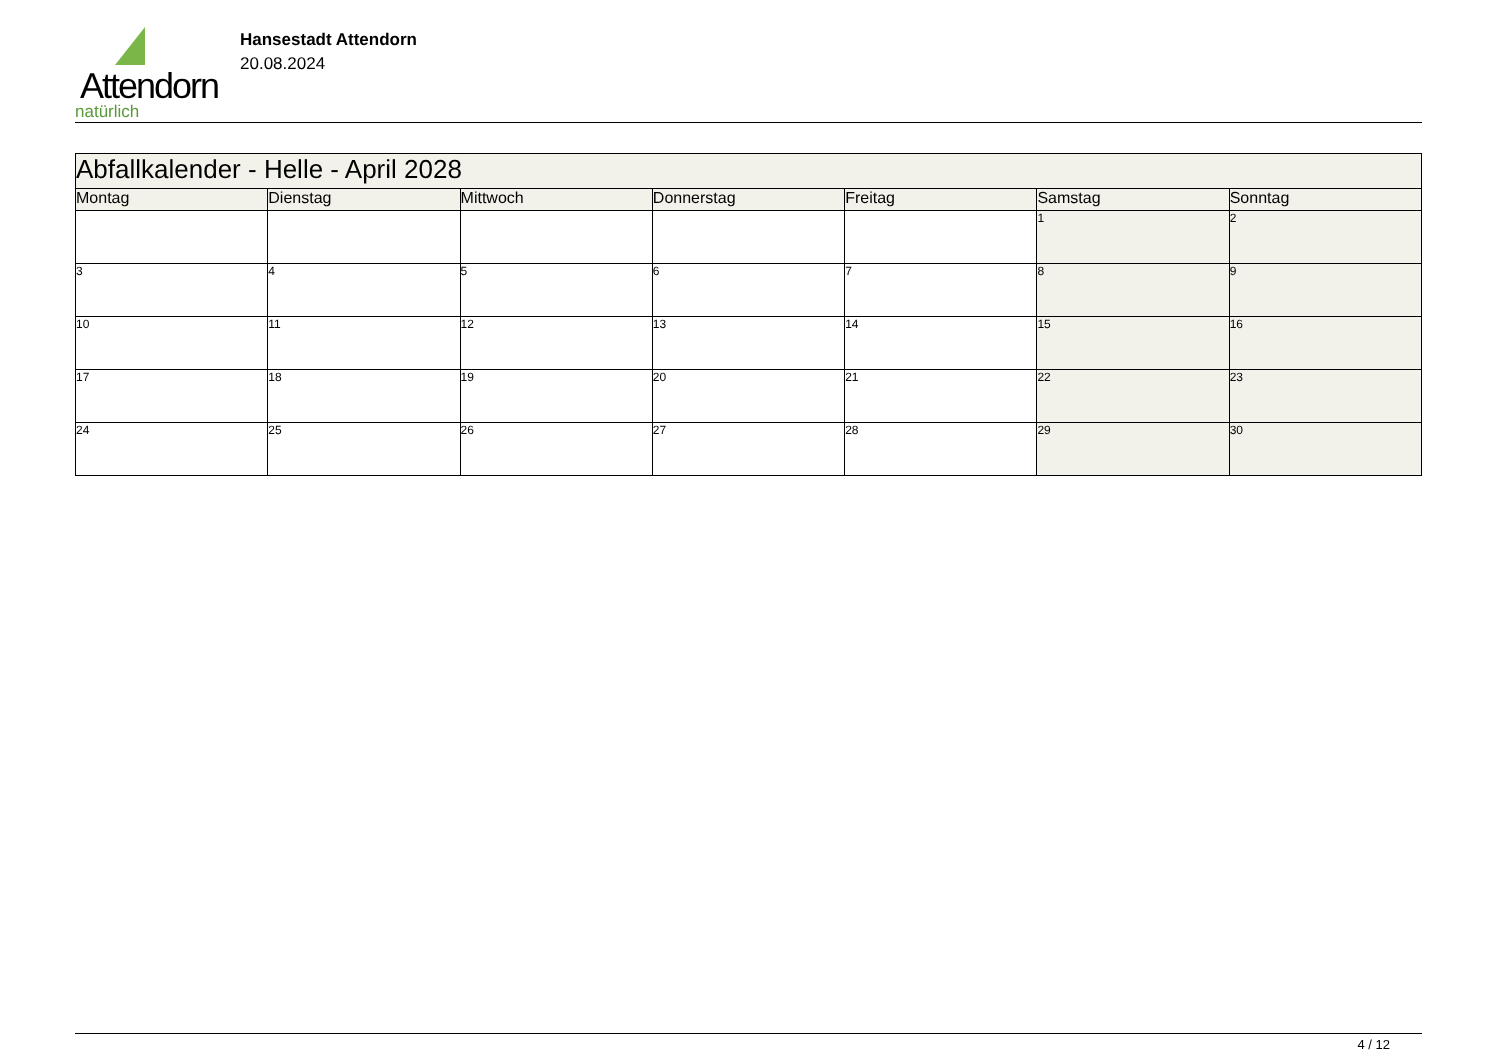Attendorn
natürlich
Hansestadt Attendorn
20.08.2024
| Abfallkalender - Helle - April 2028 | | | | | | |
| Montag | Dienstag | Mittwoch | Donnerstag | Freitag | Samstag | Sonntag |
| | | | | | 1 | 2 |
| 3 | 4 | 5 | 6 | 7 | 8 | 9 |
| 10 | 11 | 12 | 13 | 14 | 15 | 16 |
| 17 | 18 | 19 | 20 | 21 | 22 | 23 |
| 24 | 25 | 26 | 27 | 28 | 29 | 30 |
4 / 12